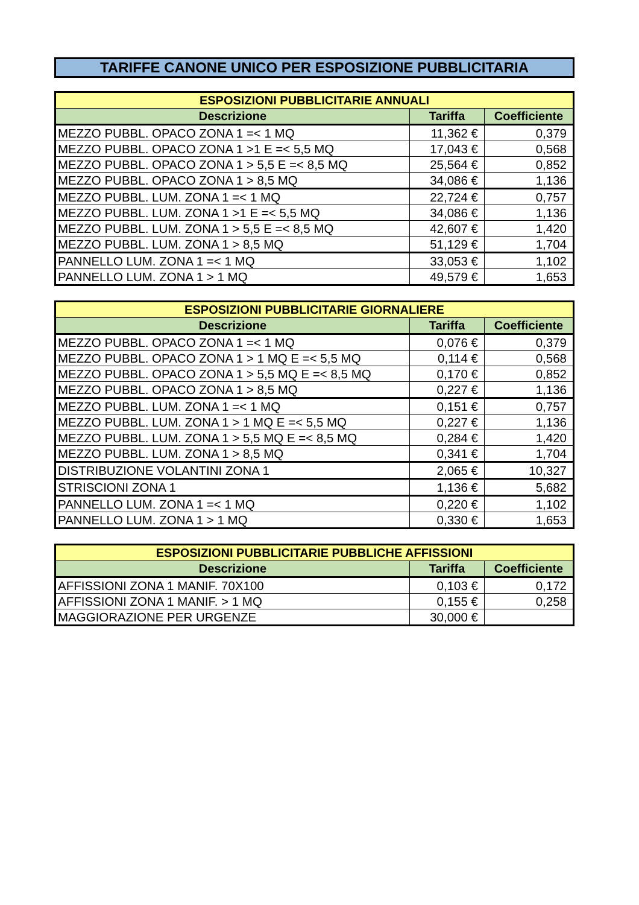TARIFFE CANONE UNICO PER ESPOSIZIONE PUBBLICITARIA
| ESPOSIZIONI PUBBLICITARIE ANNUALI | | |
| --- | --- | --- |
| Descrizione | Tariffa | Coefficiente |
| MEZZO PUBBL. OPACO ZONA 1 =< 1 MQ | 11,362 € | 0,379 |
| MEZZO PUBBL. OPACO ZONA 1 >1 E =< 5,5 MQ | 17,043 € | 0,568 |
| MEZZO PUBBL. OPACO ZONA 1 > 5,5 E =< 8,5 MQ | 25,564 € | 0,852 |
| MEZZO PUBBL. OPACO ZONA 1 > 8,5 MQ | 34,086 € | 1,136 |
| MEZZO PUBBL. LUM. ZONA 1 =< 1 MQ | 22,724 € | 0,757 |
| MEZZO PUBBL. LUM. ZONA 1 >1 E =< 5,5 MQ | 34,086 € | 1,136 |
| MEZZO PUBBL. LUM. ZONA 1 > 5,5 E =< 8,5 MQ | 42,607 € | 1,420 |
| MEZZO PUBBL. LUM. ZONA 1 > 8,5 MQ | 51,129 € | 1,704 |
| PANNELLO LUM. ZONA 1 =< 1 MQ | 33,053 € | 1,102 |
| PANNELLO LUM. ZONA 1 > 1 MQ | 49,579 € | 1,653 |
| ESPOSIZIONI PUBBLICITARIE GIORNALIERE | | |
| --- | --- | --- |
| Descrizione | Tariffa | Coefficiente |
| MEZZO PUBBL. OPACO ZONA 1 =< 1 MQ | 0,076 € | 0,379 |
| MEZZO PUBBL. OPACO ZONA 1 > 1 MQ E =< 5,5 MQ | 0,114 € | 0,568 |
| MEZZO PUBBL. OPACO ZONA 1 > 5,5 MQ E =< 8,5 MQ | 0,170 € | 0,852 |
| MEZZO PUBBL. OPACO ZONA 1 > 8,5 MQ | 0,227 € | 1,136 |
| MEZZO PUBBL. LUM. ZONA 1 =< 1 MQ | 0,151 € | 0,757 |
| MEZZO PUBBL. LUM. ZONA 1 > 1 MQ E =< 5,5 MQ | 0,227 € | 1,136 |
| MEZZO PUBBL. LUM. ZONA 1 > 5,5 MQ E =< 8,5 MQ | 0,284 € | 1,420 |
| MEZZO PUBBL. LUM. ZONA 1 > 8,5 MQ | 0,341 € | 1,704 |
| DISTRIBUZIONE VOLANTINI ZONA 1 | 2,065 € | 10,327 |
| STRISCIONI ZONA 1 | 1,136 € | 5,682 |
| PANNELLO LUM. ZONA 1 =< 1 MQ | 0,220 € | 1,102 |
| PANNELLO LUM. ZONA 1 > 1 MQ | 0,330 € | 1,653 |
| ESPOSIZIONI PUBBLICITARIE PUBBLICHE AFFISSIONI | | |
| --- | --- | --- |
| Descrizione | Tariffa | Coefficiente |
| AFFISSIONI ZONA 1 MANIF. 70X100 | 0,103 € | 0,172 |
| AFFISSIONI ZONA 1 MANIF. > 1 MQ | 0,155 € | 0,258 |
| MAGGIORAZIONE PER URGENZE | 30,000 € | |